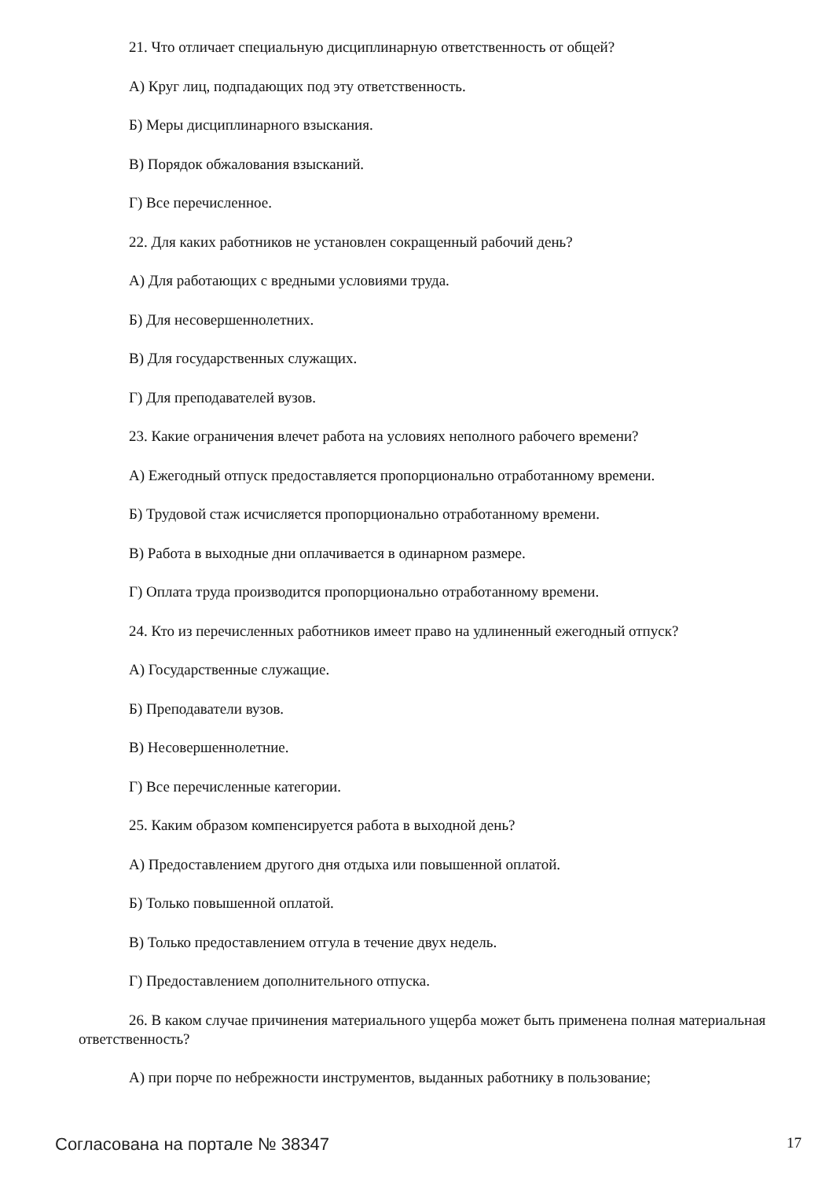21. Что отличает специальную дисциплинарную ответственность от общей?
А) Круг лиц, подпадающих под эту ответственность.
Б) Меры дисциплинарного взыскания.
В) Порядок обжалования взысканий.
Г) Все перечисленное.
22. Для каких работников не установлен сокращенный рабочий день?
А) Для работающих с вредными условиями труда.
Б) Для несовершеннолетних.
В) Для государственных служащих.
Г) Для преподавателей вузов.
23. Какие ограничения влечет работа на условиях неполного рабочего времени?
А) Ежегодный отпуск предоставляется пропорционально отработанному времени.
Б) Трудовой стаж исчисляется пропорционально отработанному времени.
В) Работа в выходные дни оплачивается в одинарном размере.
Г) Оплата труда производится пропорционально отработанному времени.
24. Кто из перечисленных работников имеет право на удлиненный ежегодный отпуск?
А) Государственные служащие.
Б) Преподаватели вузов.
В) Несовершеннолетние.
Г) Все перечисленные категории.
25. Каким образом компенсируется работа в выходной день?
А) Предоставлением другого дня отдыха или повышенной оплатой.
Б) Только повышенной оплатой.
В) Только предоставлением отгула в течение двух недель.
Г) Предоставлением дополнительного отпуска.
26. В каком случае причинения материального ущерба может быть применена полная материальная ответственность?
А) при порче по небрежности инструментов, выданных работнику в пользование;
Согласована на портале № 38347 17